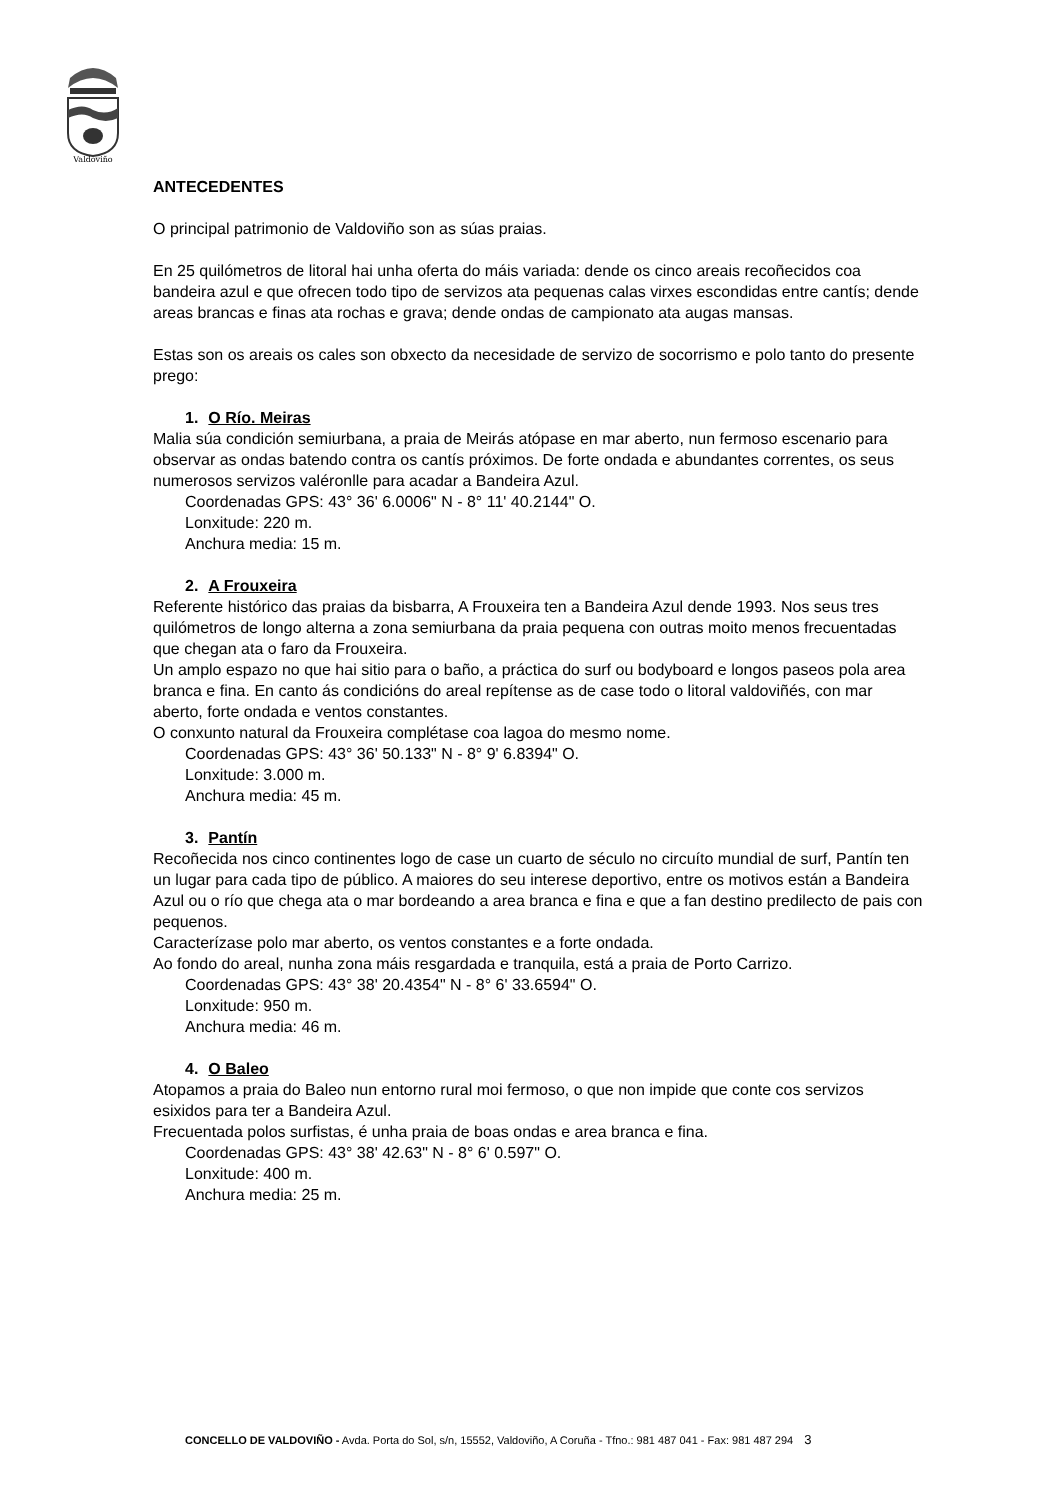Valdoviño
ANTECEDENTES
O principal patrimonio de Valdoviño son as súas praias.
En 25 quilómetros de litoral hai unha oferta do máis variada: dende os cinco areais recoñecidos coa bandeira azul e que ofrecen todo tipo de servizos ata pequenas calas virxes escondidas entre cantís; dende areas brancas e finas ata rochas e grava; dende ondas de campionato ata augas mansas.
Estas son os areais os cales son obxecto da necesidade de servizo de socorrismo e polo tanto do presente prego:
1. O Río. Meiras
Malia súa condición semiurbana, a praia de Meirás atópase en mar aberto, nun fermoso escenario para observar as ondas batendo contra os cantís próximos. De forte ondada e abundantes correntes, os seus numerosos servizos valéronlle para acadar a Bandeira Azul.
Coordenadas GPS: 43° 36' 6.0006" N - 8° 11' 40.2144" O.
Lonxitude: 220 m.
Anchura media: 15 m.
2. A Frouxeira
Referente histórico das praias da bisbarra, A Frouxeira ten a Bandeira Azul dende 1993. Nos seus tres quilómetros de longo alterna a zona semiurbana da praia pequena con outras moito menos frecuentadas que chegan ata o faro da Frouxeira.
Un amplo espazo no que hai sitio para o baño, a práctica do surf ou bodyboard e longos paseos pola area branca e fina. En canto ás condicións do areal repítense as de case todo o litoral valdoviñés, con mar aberto, forte ondada e ventos constantes.
O conxunto natural da Frouxeira complétase coa lagoa do mesmo nome.
Coordenadas GPS: 43° 36' 50.133" N - 8° 9' 6.8394" O.
Lonxitude: 3.000 m.
Anchura media: 45 m.
3. Pantín
Recoñecida nos cinco continentes logo de case un cuarto de século no circuíto mundial de surf, Pantín ten un lugar para cada tipo de público. A maiores do seu interese deportivo, entre os motivos están a Bandeira Azul ou o río que chega ata o mar bordeando a area branca e fina e que a fan destino predilecto de pais con pequenos.
Caracterízase polo mar aberto, os ventos constantes e a forte ondada.
Ao fondo do areal, nunha zona máis resgardada e tranquila, está a praia de Porto Carrizo.
Coordenadas GPS: 43° 38' 20.4354" N - 8° 6' 33.6594" O.
Lonxitude: 950 m.
Anchura media: 46 m.
4. O Baleo
Atopamos a praia do Baleo nun entorno rural moi fermoso, o que non impide que conte cos servizos esixidos para ter a Bandeira Azul.
Frecuentada polos surfistas, é unha praia de boas ondas e area branca e fina.
Coordenadas GPS: 43° 38' 42.63" N - 8° 6' 0.597" O.
Lonxitude: 400 m.
Anchura media: 25 m.
CONCELLO DE VALDOVIÑO - Avda. Porta do Sol, s/n, 15552, Valdoviño, A Coruña - Tfno.: 981 487 041 - Fax: 981 487 294 3